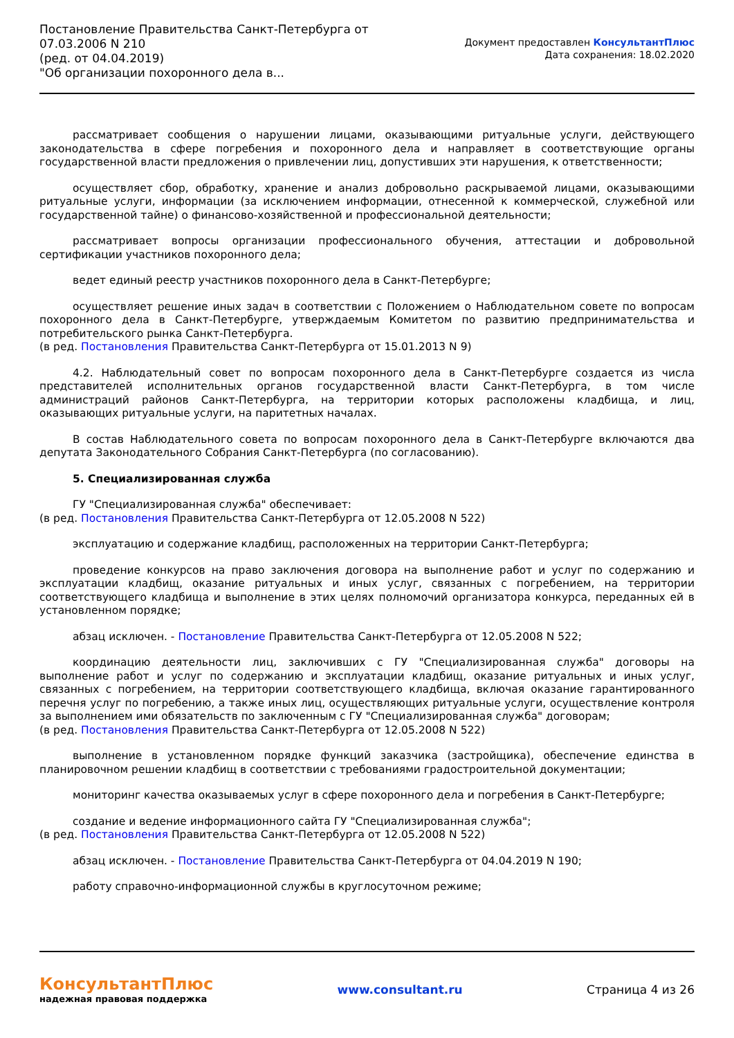Постановление Правительства Санкт-Петербурга от
07.03.2006 N 210
(ред. от 04.04.2019)
"Об организации похоронного дела в...
Документ предоставлен КонсультантПлюс
Дата сохранения: 18.02.2020
рассматривает сообщения о нарушении лицами, оказывающими ритуальные услуги, действующего законодательства в сфере погребения и похоронного дела и направляет в соответствующие органы государственной власти предложения о привлечении лиц, допустивших эти нарушения, к ответственности;
осуществляет сбор, обработку, хранение и анализ добровольно раскрываемой лицами, оказывающими ритуальные услуги, информации (за исключением информации, отнесенной к коммерческой, служебной или государственной тайне) о финансово-хозяйственной и профессиональной деятельности;
рассматривает вопросы организации профессионального обучения, аттестации и добровольной сертификации участников похоронного дела;
ведет единый реестр участников похоронного дела в Санкт-Петербурге;
осуществляет решение иных задач в соответствии с Положением о Наблюдательном совете по вопросам похоронного дела в Санкт-Петербурге, утверждаемым Комитетом по развитию предпринимательства и потребительского рынка Санкт-Петербурга.
(в ред. Постановления Правительства Санкт-Петербурга от 15.01.2013 N 9)
4.2. Наблюдательный совет по вопросам похоронного дела в Санкт-Петербурге создается из числа представителей исполнительных органов государственной власти Санкт-Петербурга, в том числе администраций районов Санкт-Петербурга, на территории которых расположены кладбища, и лиц, оказывающих ритуальные услуги, на паритетных началах.
В состав Наблюдательного совета по вопросам похоронного дела в Санкт-Петербурге включаются два депутата Законодательного Собрания Санкт-Петербурга (по согласованию).
5. Специализированная служба
ГУ "Специализированная служба" обеспечивает:
(в ред. Постановления Правительства Санкт-Петербурга от 12.05.2008 N 522)
эксплуатацию и содержание кладбищ, расположенных на территории Санкт-Петербурга;
проведение конкурсов на право заключения договора на выполнение работ и услуг по содержанию и эксплуатации кладбищ, оказание ритуальных и иных услуг, связанных с погребением, на территории соответствующего кладбища и выполнение в этих целях полномочий организатора конкурса, переданных ей в установленном порядке;
абзац исключен. - Постановление Правительства Санкт-Петербурга от 12.05.2008 N 522;
координацию деятельности лиц, заключивших с ГУ "Специализированная служба" договоры на выполнение работ и услуг по содержанию и эксплуатации кладбищ, оказание ритуальных и иных услуг, связанных с погребением, на территории соответствующего кладбища, включая оказание гарантированного перечня услуг по погребению, а также иных лиц, осуществляющих ритуальные услуги, осуществление контроля за выполнением ими обязательств по заключенным с ГУ "Специализированная служба" договорам;
(в ред. Постановления Правительства Санкт-Петербурга от 12.05.2008 N 522)
выполнение в установленном порядке функций заказчика (застройщика), обеспечение единства в планировочном решении кладбищ в соответствии с требованиями градостроительной документации;
мониторинг качества оказываемых услуг в сфере похоронного дела и погребения в Санкт-Петербурге;
создание и ведение информационного сайта ГУ "Специализированная служба";
(в ред. Постановления Правительства Санкт-Петербурга от 12.05.2008 N 522)
абзац исключен. - Постановление Правительства Санкт-Петербурга от 04.04.2019 N 190;
работу справочно-информационной службы в круглосуточном режиме;
КонсультантПлюс
надежная правовая поддержка
www.consultant.ru Страница 4 из 26